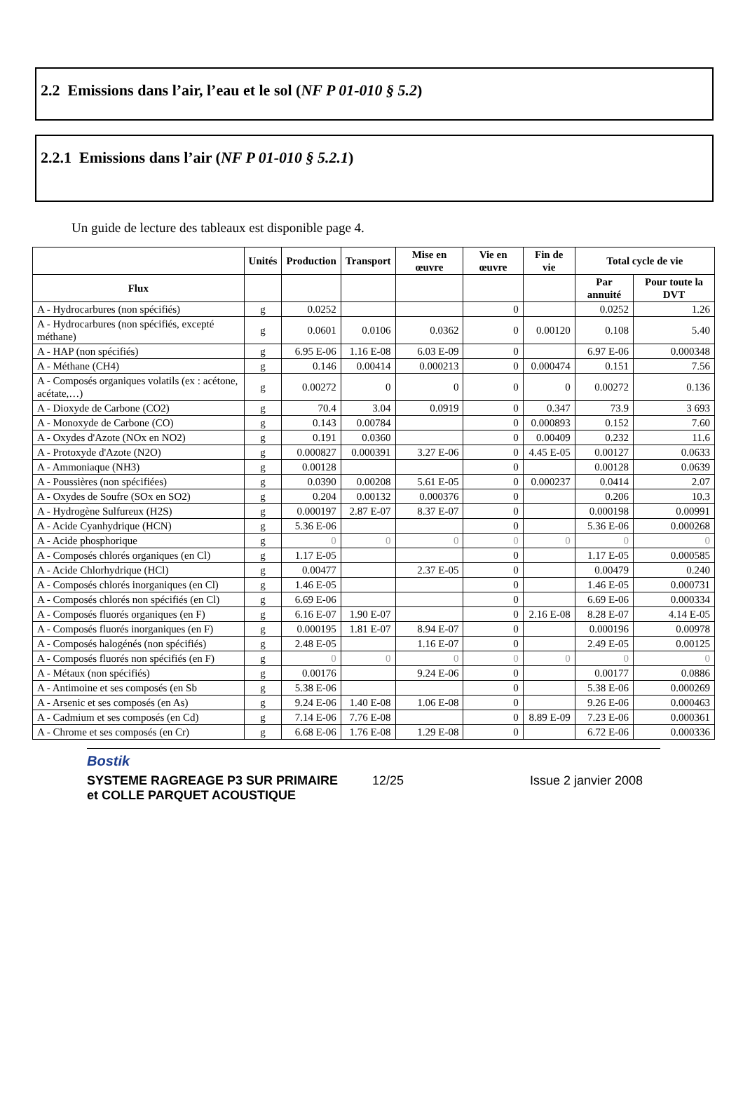2.2 Emissions dans l’air, l’eau et le sol (NF P 01-010 § 5.2)
2.2.1 Emissions dans l’air (NF P 01-010 § 5.2.1)
Un guide de lecture des tableaux est disponible page 4.
| | Unités | Production | Transport | Mise en œuvre | Vie en œuvre | Fin de vie | Total cycle de vie | |
| --- | --- | --- | --- | --- | --- | --- | --- | --- |
| Flux | | | | | | | Par annuité | Pour toute la DVT |
| A - Hydrocarbures (non spécifiés) | g | 0.0252 | | | 0 | | 0.0252 | 1.26 |
| A - Hydrocarbures (non spécifiés, excepté méthane) | g | 0.0601 | 0.0106 | 0.0362 | 0 | 0.00120 | 0.108 | 5.40 |
| A - HAP (non spécifiés) | g | 6.95 E-06 | 1.16 E-08 | 6.03 E-09 | 0 | | 6.97 E-06 | 0.000348 |
| A - Méthane (CH4) | g | 0.146 | 0.00414 | 0.000213 | 0 | 0.000474 | 0.151 | 7.56 |
| A - Composés organiques volatils (ex : acétone, acétate,…) | g | 0.00272 | 0 | 0 | 0 | 0 | 0.00272 | 0.136 |
| A - Dioxyde de Carbone (CO2) | g | 70.4 | 3.04 | 0.0919 | 0 | 0.347 | 73.9 | 3 693 |
| A - Monoxyde de Carbone (CO) | g | 0.143 | 0.00784 | | 0 | 0.000893 | 0.152 | 7.60 |
| A - Oxydes d'Azote (NOx en NO2) | g | 0.191 | 0.0360 | | 0 | 0.00409 | 0.232 | 11.6 |
| A - Protoxyde d'Azote (N2O) | g | 0.000827 | 0.000391 | 3.27 E-06 | 0 | 4.45 E-05 | 0.00127 | 0.0633 |
| A - Ammoniaque (NH3) | g | 0.00128 | | | 0 | | 0.00128 | 0.0639 |
| A - Poussières (non spécifiées) | g | 0.0390 | 0.00208 | 5.61 E-05 | 0 | 0.000237 | 0.0414 | 2.07 |
| A - Oxydes de Soufre (SOx en SO2) | g | 0.204 | 0.00132 | 0.000376 | 0 | | 0.206 | 10.3 |
| A - Hydrogène Sulfureux (H2S) | g | 0.000197 | 2.87 E-07 | 8.37 E-07 | 0 | | 0.000198 | 0.00991 |
| A - Acide Cyanhydrique (HCN) | g | 5.36 E-06 | | | 0 | | 5.36 E-06 | 0.000268 |
| A - Acide phosphorique | g | 0 | 0 | 0 | 0 | 0 | 0 | 0 |
| A - Composés chlorés organiques (en Cl) | g | 1.17 E-05 | | | 0 | | 1.17 E-05 | 0.000585 |
| A - Acide Chlorhydrique (HCl) | g | 0.00477 | | 2.37 E-05 | 0 | | 0.00479 | 0.240 |
| A - Composés chlorés inorganiques (en Cl) | g | 1.46 E-05 | | | 0 | | 1.46 E-05 | 0.000731 |
| A - Composés chlorés non spécifiés (en Cl) | g | 6.69 E-06 | | | 0 | | 6.69 E-06 | 0.000334 |
| A - Composés fluorés organiques (en F) | g | 6.16 E-07 | 1.90 E-07 | | 0 | 2.16 E-08 | 8.28 E-07 | 4.14 E-05 |
| A - Composés fluorés inorganiques (en F) | g | 0.000195 | 1.81 E-07 | 8.94 E-07 | 0 | | 0.000196 | 0.00978 |
| A - Composés halogénés (non spécifiés) | g | 2.48 E-05 | | 1.16 E-07 | 0 | | 2.49 E-05 | 0.00125 |
| A - Composés fluorés non spécifiés (en F) | g | 0 | 0 | 0 | 0 | 0 | 0 | 0 |
| A - Métaux (non spécifiés) | g | 0.00176 | | 9.24 E-06 | 0 | | 0.00177 | 0.0886 |
| A - Antimoine et ses composés (en Sb | g | 5.38 E-06 | | | 0 | | 5.38 E-06 | 0.000269 |
| A - Arsenic et ses composés (en As) | g | 9.24 E-06 | 1.40 E-08 | 1.06 E-08 | 0 | | 9.26 E-06 | 0.000463 |
| A - Cadmium et ses composés (en Cd) | g | 7.14 E-06 | 7.76 E-08 | | 0 | 8.89 E-09 | 7.23 E-06 | 0.000361 |
| A - Chrome et ses composés (en Cr) | g | 6.68 E-06 | 1.76 E-08 | 1.29 E-08 | 0 | | 6.72 E-06 | 0.000336 |
Bostik
SYSTEME RAGREAGE P3 SUR PRIMAIRE 12/25 Issue 2 janvier 2008
et COLLE PARQUET ACOUSTIQUE